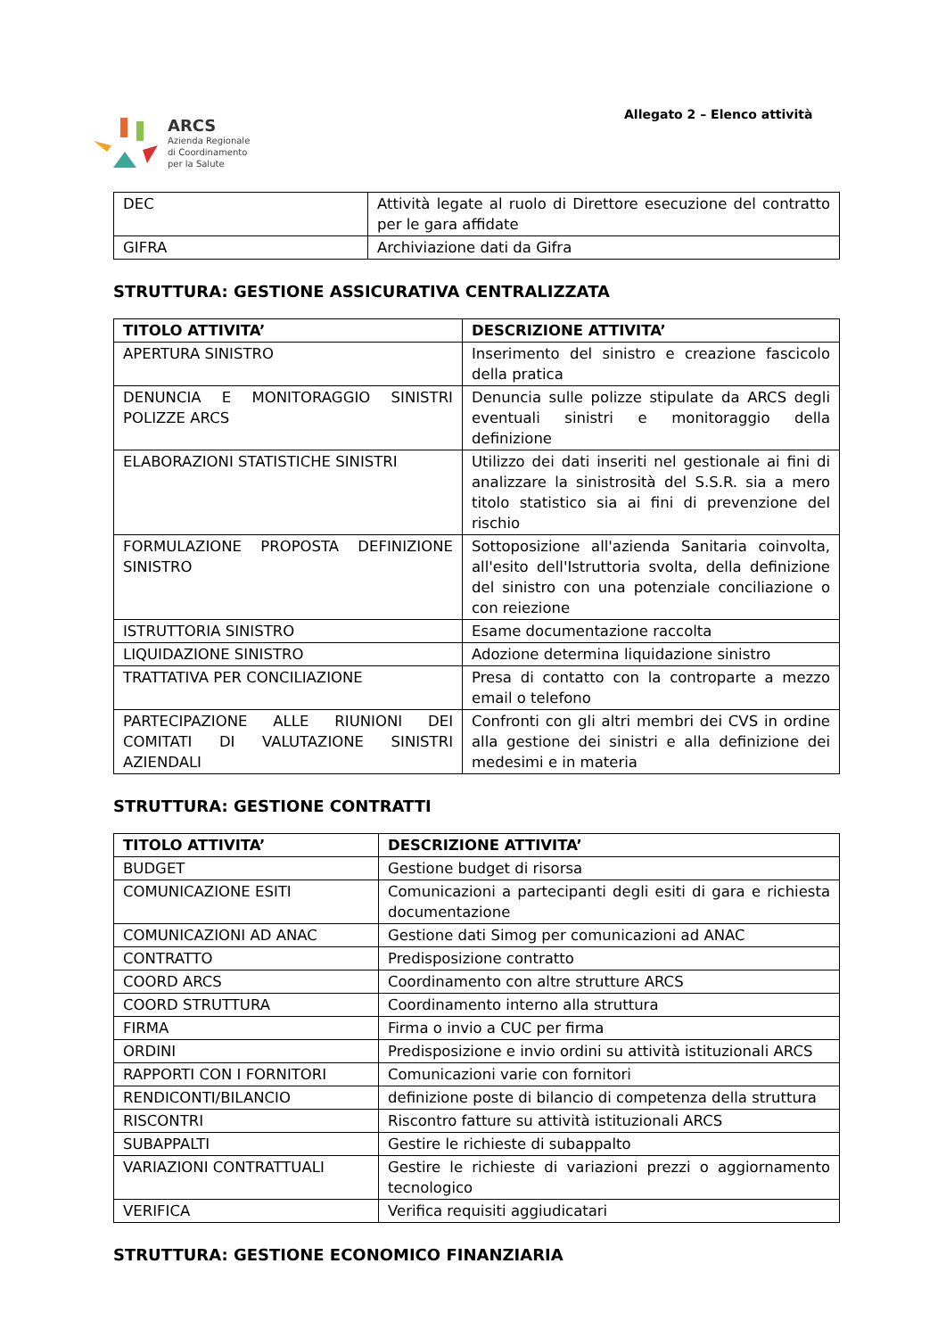ARCS
Azienda Regionale
di Coordinamento
per la Salute
Allegato 2 – Elenco attività
| DEC | Attività legate al ruolo di Direttore esecuzione del contratto per le gara affidate |
| GIFRA | Archiviazione dati da Gifra |
STRUTTURA: GESTIONE ASSICURATIVA CENTRALIZZATA
| TITOLO ATTIVITA’ | DESCRIZIONE ATTIVITA’ |
| --- | --- |
| APERTURA SINISTRO | Inserimento del sinistro e creazione fascicolo della pratica |
| DENUNCIA E MONITORAGGIO SINISTRI POLIZZE ARCS | Denuncia sulle polizze stipulate da ARCS degli eventuali sinistri e monitoraggio della definizione |
| ELABORAZIONI STATISTICHE SINISTRI | Utilizzo dei dati inseriti nel gestionale ai fini di analizzare la sinistrosità del S.S.R. sia a mero titolo statistico sia ai fini di prevenzione del rischio |
| FORMULAZIONE PROPOSTA DEFINIZIONE SINISTRO | Sottoposizione all'azienda Sanitaria coinvolta, all'esito dell'Istruttoria svolta, della definizione del sinistro con una potenziale conciliazione o con reiezione |
| ISTRUTTORIA SINISTRO | Esame documentazione raccolta |
| LIQUIDAZIONE SINISTRO | Adozione determina liquidazione sinistro |
| TRATTATIVA PER CONCILIAZIONE | Presa di contatto con la controparte a mezzo email o telefono |
| PARTECIPAZIONE ALLE RIUNIONI DEI COMITATI DI VALUTAZIONE SINISTRI AZIENDALI | Confronti con gli altri membri dei CVS in ordine alla gestione dei sinistri e alla definizione dei medesimi e in materia |
STRUTTURA: GESTIONE CONTRATTI
| TITOLO ATTIVITA’ | DESCRIZIONE ATTIVITA’ |
| --- | --- |
| BUDGET | Gestione budget di risorsa |
| COMUNICAZIONE ESITI | Comunicazioni a partecipanti degli esiti di gara e richiesta documentazione |
| COMUNICAZIONI AD ANAC | Gestione dati Simog per comunicazioni ad ANAC |
| CONTRATTO | Predisposizione contratto |
| COORD ARCS | Coordinamento con altre strutture ARCS |
| COORD STRUTTURA | Coordinamento interno alla struttura |
| FIRMA | Firma o invio a CUC per firma |
| ORDINI | Predisposizione e invio ordini su attività istituzionali ARCS |
| RAPPORTI CON I FORNITORI | Comunicazioni varie con fornitori |
| RENDICONTI/BILANCIO | definizione poste di bilancio di competenza della struttura |
| RISCONTRI | Riscontro fatture su attività istituzionali ARCS |
| SUBAPPALTI | Gestire le richieste di subappalto |
| VARIAZIONI CONTRATTUALI | Gestire le richieste di variazioni prezzi o aggiornamento tecnologico |
| VERIFICA | Verifica requisiti aggiudicatari |
STRUTTURA: GESTIONE ECONOMICO FINANZIARIA